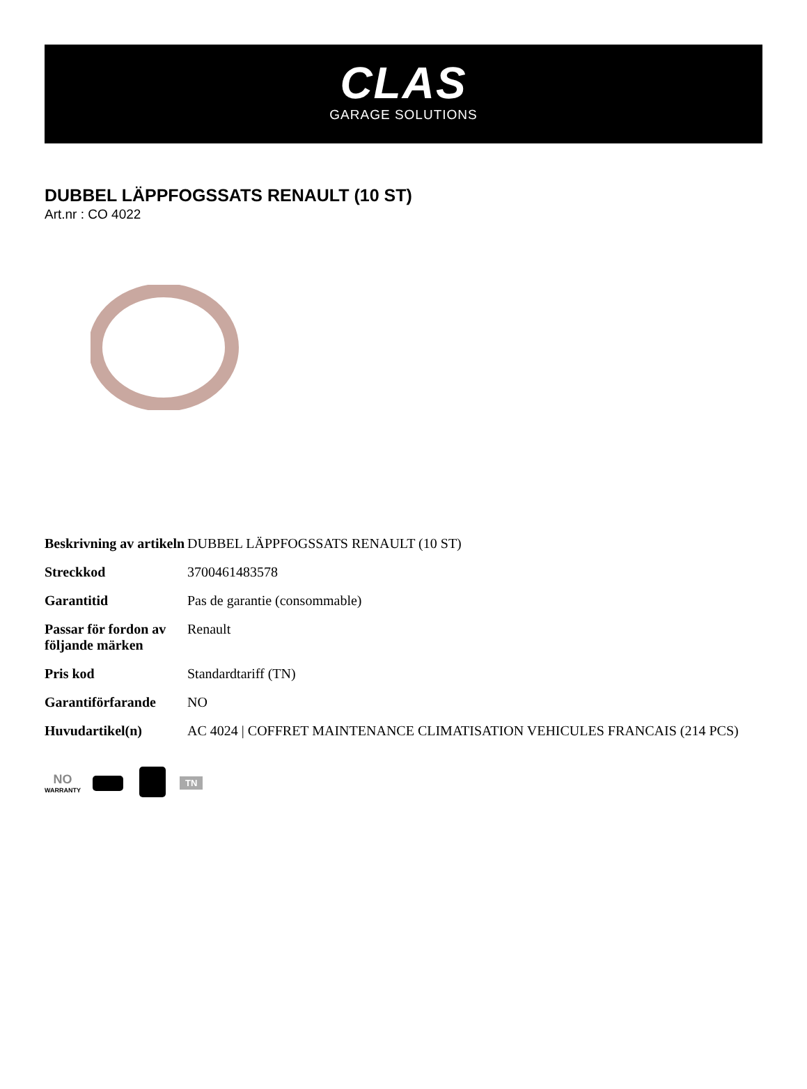CLAS
GARAGE SOLUTIONS
DUBBEL LÄPPFOGSSATS RENAULT (10 ST)
Art.nr : CO 4022
| Beskrivning av artikeln | DUBBEL LÄPPFOGSSATS RENAULT (10 ST) |
| Streckkod | 3700461483578 |
| Garantitid | Pas de garantie (consommable) |
| Passar för fordon av följande märken | Renault |
| Pris kod | Standardtariff (TN) |
| Garantiförfarande | NO |
| Huvudartikel(n) | AC 4024 / COFFRET MAINTENANCE CLIMATISATION VEHICULES FRANCAIS (214 PCS) |
NO
WARRANTY
TN